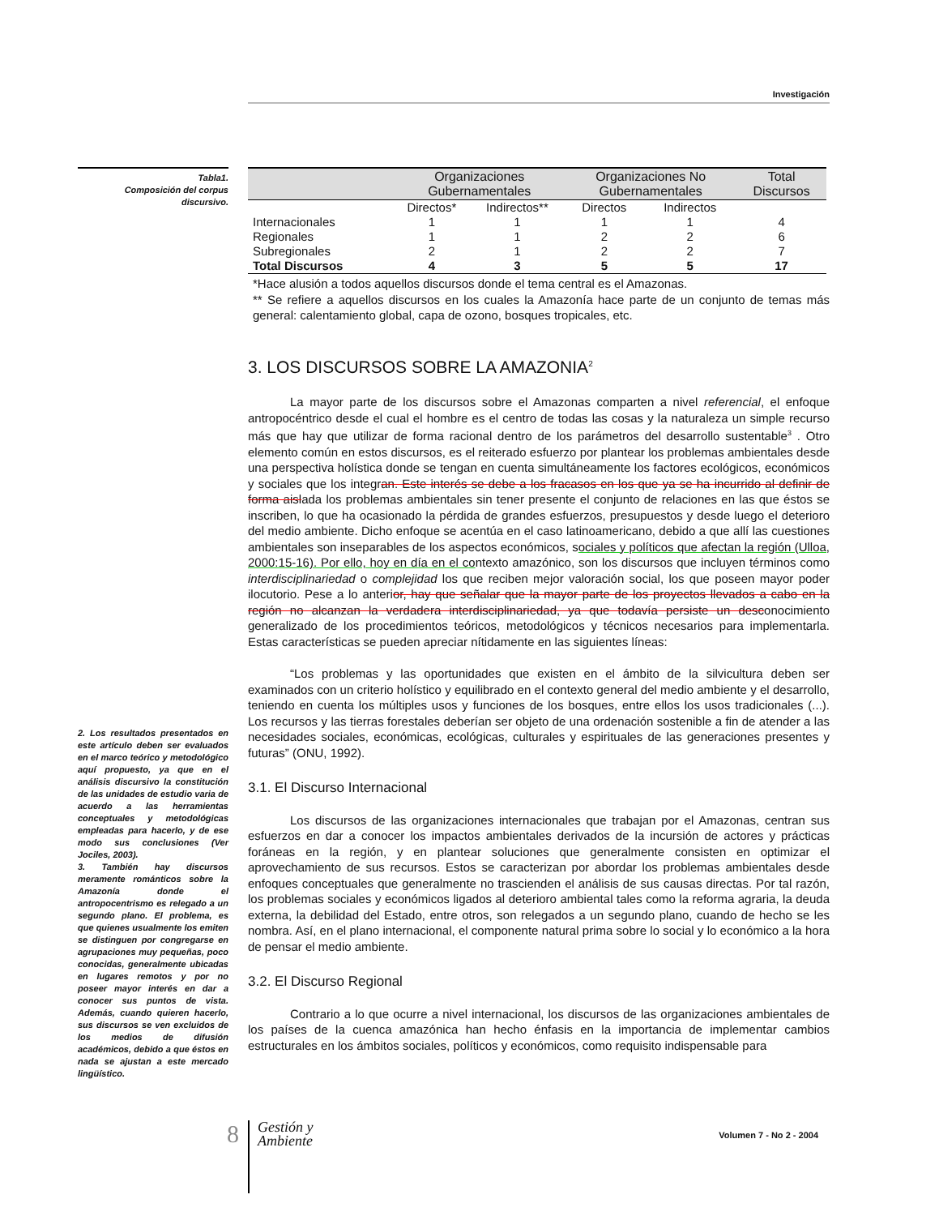Investigación
Tabla1.
Composición del corpus discursivo.
2. Los resultados presentados en este artículo deben ser evaluados en el marco teórico y metodológico aquí propuesto, ya que en el análisis discursivo la constitución de las unidades de estudio varia de acuerdo a las herramientas conceptuales y metodológicas empleadas para hacerlo, y de ese modo sus conclusiones (Ver Jociles, 2003).
3. También hay discursos meramente románticos sobre la Amazonía donde el antropocentrismo es relegado a un segundo plano. El problema, es que quienes usualmente los emiten se distinguen por congregarse en agrupaciones muy pequeñas, poco conocidas, generalmente ubicadas en lugares remotos y por no poseer mayor interés en dar a conocer sus puntos de vista. Además, cuando quieren hacerlo, sus discursos se ven excluidos de los medios de difusión académicos, debido a que éstos en nada se ajustan a este mercado lingüístico.
| | Organizaciones Gubernamentales | | Organizaciones No Gubernamentales | | Total Discursos |
| --- | --- | --- | --- | --- | --- |
| | Directos* | Indirectos** | Directos | Indirectos | |
| Internacionales | 1 | 1 | 1 | 1 | 4 |
| Regionales | 1 | 1 | 2 | 2 | 6 |
| Subregionales | 2 | 1 | 2 | 2 | 7 |
| Total Discursos | 4 | 3 | 5 | 5 | 17 |
*Hace alusión a todos aquellos discursos donde el tema central es el Amazonas.
** Se refiere a aquellos discursos en los cuales la Amazonía hace parte de un conjunto de temas más general: calentamiento global, capa de ozono, bosques tropicales, etc.
3. LOS DISCURSOS SOBRE LA AMAZONIA<sup>2</sup>
La mayor parte de los discursos sobre el Amazonas comparten a nivel referencial, el enfoque antropocéntrico desde el cual el hombre es el centro de todas las cosas y la naturaleza un simple recurso más que hay que utilizar de forma racional dentro de los parámetros del desarrollo sustentable<sup>3</sup> . Otro elemento común en estos discursos, es el reiterado esfuerzo por plantear los problemas ambientales desde una perspectiva holística donde se tengan en cuenta simultáneamente los factores ecológicos, económicos y sociales que los integran. Este interés se debe a los fracasos en los que ya se ha incurrido al definir de forma aislada los problemas ambientales sin tener presente el conjunto de relaciones en las que éstos se inscriben, lo que ha ocasionado la pérdida de grandes esfuerzos, presupuestos y desde luego el deterioro del medio ambiente. Dicho enfoque se acentúa en el caso latinoamericano, debido a que allí las cuestiones ambientales son inseparables de los aspectos económicos, sociales y políticos que afectan la región (Ulloa, 2000:15-16). Por ello, hoy en día en el contexto amazónico, son los discursos que incluyen términos como interdisciplinariedad o complejidad los que reciben mejor valoración social, los que poseen mayor poder ilocutorio. Pese a lo anterior, hay que señalar que la mayor parte de los proyectos llevados a cabo en la región no alcanzan la verdadera interdisciplinariedad, ya que todavía persiste un desconocimiento generalizado de los procedimientos teóricos, metodológicos y técnicos necesarios para implementarla. Estas características se pueden apreciar nítidamente en las siguientes líneas:
“Los problemas y las oportunidades que existen en el ámbito de la silvicultura deben ser examinados con un criterio holístico y equilibrado en el contexto general del medio ambiente y el desarrollo, teniendo en cuenta los múltiples usos y funciones de los bosques, entre ellos los usos tradicionales (...). Los recursos y las tierras forestales deberían ser objeto de una ordenación sostenible a fin de atender a las necesidades sociales, económicas, ecológicas, culturales y espirituales de las generaciones presentes y futuras” (ONU, 1992).
3.1. El Discurso Internacional
Los discursos de las organizaciones internacionales que trabajan por el Amazonas, centran sus esfuerzos en dar a conocer los impactos ambientales derivados de la incursión de actores y prácticas foráneas en la región, y en plantear soluciones que generalmente consisten en optimizar el aprovechamiento de sus recursos. Estos se caracterizan por abordar los problemas ambientales desde enfoques conceptuales que generalmente no trascienden el análisis de sus causas directas. Por tal razón, los problemas sociales y económicos ligados al deterioro ambiental tales como la reforma agraria, la deuda externa, la debilidad del Estado, entre otros, son relegados a un segundo plano, cuando de hecho se les nombra. Así, en el plano internacional, el componente natural prima sobre lo social y lo económico a la hora de pensar el medio ambiente.
3.2. El Discurso Regional
Contrario a lo que ocurre a nivel internacional, los discursos de las organizaciones ambientales de los países de la cuenca amazónica han hecho énfasis en la importancia de implementar cambios estructurales en los ámbitos sociales, políticos y económicos, como requisito indispensable para
8
Gestión y
Ambiente
Volumen 7 - No 2 - 2004